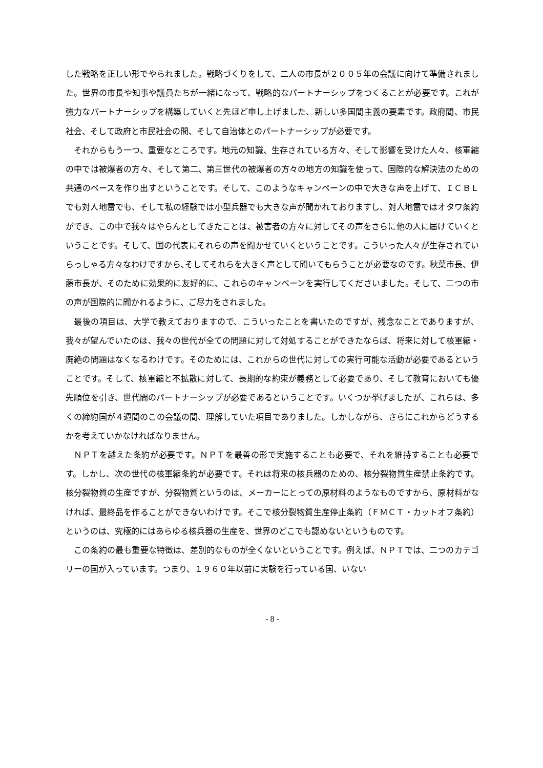した戦略を正しい形でやられました。戦略づくりをして、二人の市長が２００５年の会議に向けて準備されました。世界の市長や知事や議員たちが一緒になって、戦略的なパートナーシップをつくることが必要です。これが強力なパートナーシップを構築していくと先ほど申し上げました、新しい多国間主義の要素です。政府間、市民社会、そして政府と市民社会の間、そして自治体とのパートナーシップが必要です。
それからもう一つ、重要なところです。地元の知識、生存されている方々、そして影響を受けた人々、核軍縮の中では被爆者の方々、そして第二、第三世代の被爆者の方々の地方の知識を使って、国際的な解決法のための共通のベースを作り出すということです。そして、このようなキャンペーンの中で大きな声を上げて、ＩＣＢＬでも対人地雷でも、そして私の経験では小型兵器でも大きな声が聞かれておりますし、対人地雷ではオタワ条約ができ、この中で我々はやらんとしてきたことは、被害者の方々に対してその声をさらに他の人に届けていくということです。そして、国の代表にそれらの声を聞かせていくということです。こういった人々が生存されていらっしゃる方々なわけですから､そしてそれらを大きく声として聞いてもらうことが必要なのです。秋葉市長、伊藤市長が、そのために効果的に友好的に、これらのキャンペーンを実行してくださいました。そして、二つの市の声が国際的に聞かれるように、ご尽力をされました。
最後の項目は、大学で教えておりますので、こういったことを書いたのですが、残念なことでありますが、我々が望んでいたのは、我々の世代が全ての問題に対して対処することができたならば、将来に対して核軍縮・廃絶の問題はなくなるわけです。そのためには、これからの世代に対しての実行可能な活動が必要であるということです。そして、核軍縮と不拡散に対して、長期的な約束が義務として必要であり、そして教育においても優先順位を引き、世代間のパートナーシップが必要であるということです。いくつか挙げましたが、これらは、多くの締約国が４週間のこの会議の間、理解していた項目でありました。しかしながら、さらにこれからどうするかを考えていかなければなりません。
ＮＰＴを越えた条約が必要です。ＮＰＴを最善の形で実施することも必要で、それを維持することも必要です。しかし、次の世代の核軍縮条約が必要です。それは将来の核兵器のための、核分裂物質生産禁止条約です。核分裂物質の生産ですが、分裂物質というのは、メーカーにとっての原材料のようなものですから、原材料がなければ、最終品を作ることができないわけです。そこで核分裂物質生産停止条約（ＦＭＣＴ・カットオフ条約）というのは、究極的にはあらゆる核兵器の生産を、世界のどこでも認めないというものです。
この条約の最も重要な特徴は、差別的なものが全くないということです。例えば、ＮＰＴでは、二つのカテゴリーの国が入っています。つまり、１９６０年以前に実験を行っている国、いない
- 8 -